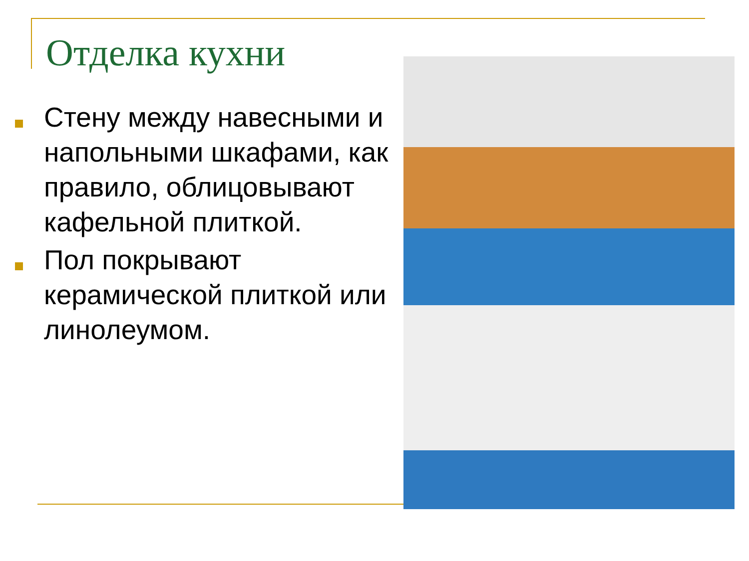Отделка кухни
Стену между навесными и напольными шкафами, как правило, облицовывают кафельной плиткой.
Пол покрывают керамической плиткой или линолеумом.